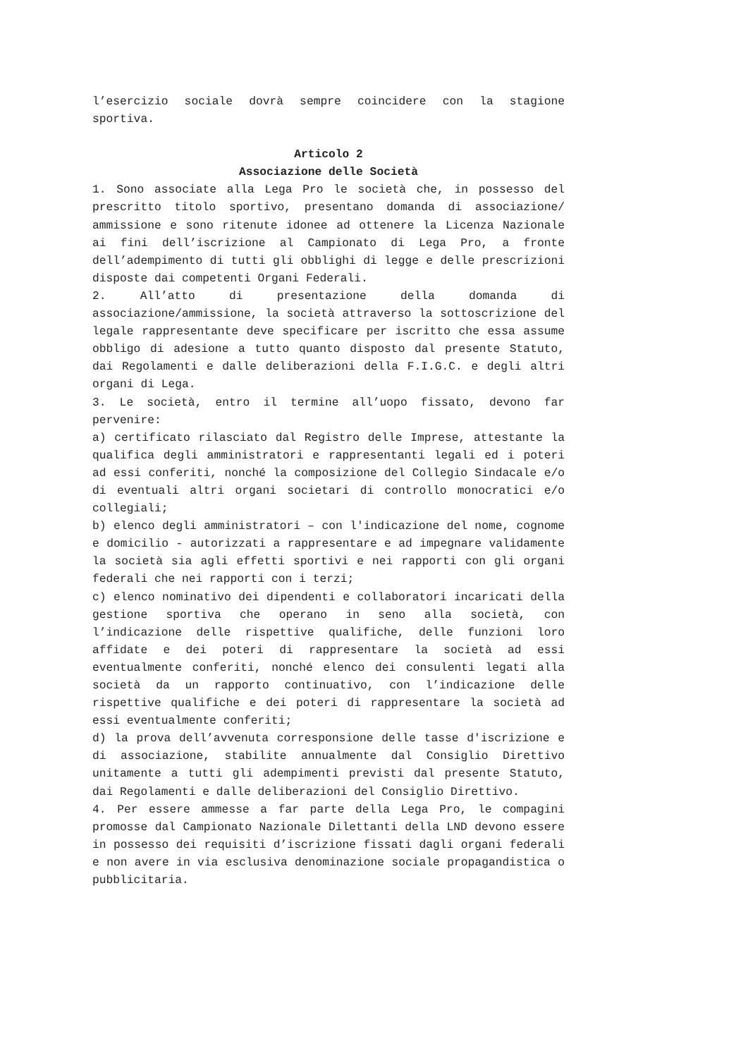l’esercizio sociale dovrà sempre coincidere con la stagione sportiva.
Articolo 2
Associazione delle Società
1. Sono associate alla Lega Pro le società che, in possesso del prescritto titolo sportivo, presentano domanda di associazione/ ammissione e sono ritenute idonee ad ottenere la Licenza Nazionale ai fini dell’iscrizione al Campionato di Lega Pro, a fronte dell’adempimento di tutti gli obblighi di legge e delle prescrizioni disposte dai competenti Organi Federali.
2. All’atto di presentazione della domanda di associazione/ammissione, la società attraverso la sottoscrizione del legale rappresentante deve specificare per iscritto che essa assume obbligo di adesione a tutto quanto disposto dal presente Statuto, dai Regolamenti e dalle deliberazioni della F.I.G.C. e degli altri organi di Lega.
3. Le società, entro il termine all’uopo fissato, devono far pervenire:
a) certificato rilasciato dal Registro delle Imprese, attestante la qualifica degli amministratori e rappresentanti legali ed i poteri ad essi conferiti, nonché la composizione del Collegio Sindacale e/o di eventuali altri organi societari di controllo monocratici e/o collegiali;
b) elenco degli amministratori – con l'indicazione del nome, cognome e domicilio - autorizzati a rappresentare e ad impegnare validamente la società sia agli effetti sportivi e nei rapporti con gli organi federali che nei rapporti con i terzi;
c) elenco nominativo dei dipendenti e collaboratori incaricati della gestione sportiva che operano in seno alla società, con l’indicazione delle rispettive qualifiche, delle funzioni loro affidate e dei poteri di rappresentare la società ad essi eventualmente conferiti, nonché elenco dei consulenti legati alla società da un rapporto continuativo, con l’indicazione delle rispettive qualifiche e dei poteri di rappresentare la società ad essi eventualmente conferiti;
d) la prova dell’avvenuta corresponsione delle tasse d'iscrizione e di associazione, stabilite annualmente dal Consiglio Direttivo unitamente a tutti gli adempimenti previsti dal presente Statuto, dai Regolamenti e dalle deliberazioni del Consiglio Direttivo.
4. Per essere ammesse a far parte della Lega Pro, le compagini promosse dal Campionato Nazionale Dilettanti della LND devono essere in possesso dei requisiti d’iscrizione fissati dagli organi federali e non avere in via esclusiva denominazione sociale propagandistica o pubblicitaria.